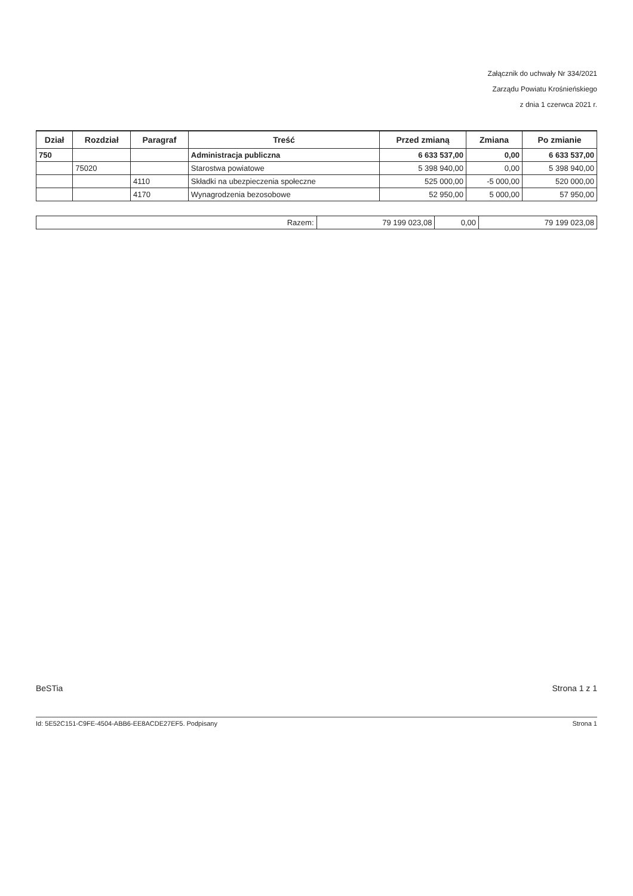Załącznik do uchwały Nr 334/2021
Zarządu Powiatu Krośnieńskiego
z dnia 1 czerwca 2021 r.
| Dział | Rozdział | Paragraf | Treść | Przed zmianą | Zmiana | Po zmianie |
| --- | --- | --- | --- | --- | --- | --- |
| 750 | | | Administracja publiczna | 6 633 537,00 | 0,00 | 6 633 537,00 |
| | 75020 | | Starostwa powiatowe | 5 398 940,00 | 0,00 | 5 398 940,00 |
| | | 4110 | Składki na ubezpieczenia społeczne | 525 000,00 | -5 000,00 | 520 000,00 |
| | | 4170 | Wynagrodzenia bezosobowe | 52 950,00 | 5 000,00 | 57 950,00 |
| Razem: | 79 199 023,08 | 0,00 | 79 199 023,08 |
BeSTia Strona 1 z 1
Id: 5E52C151-C9FE-4504-ABB6-EE8ACDE27EF5. Podpisany Strona 1